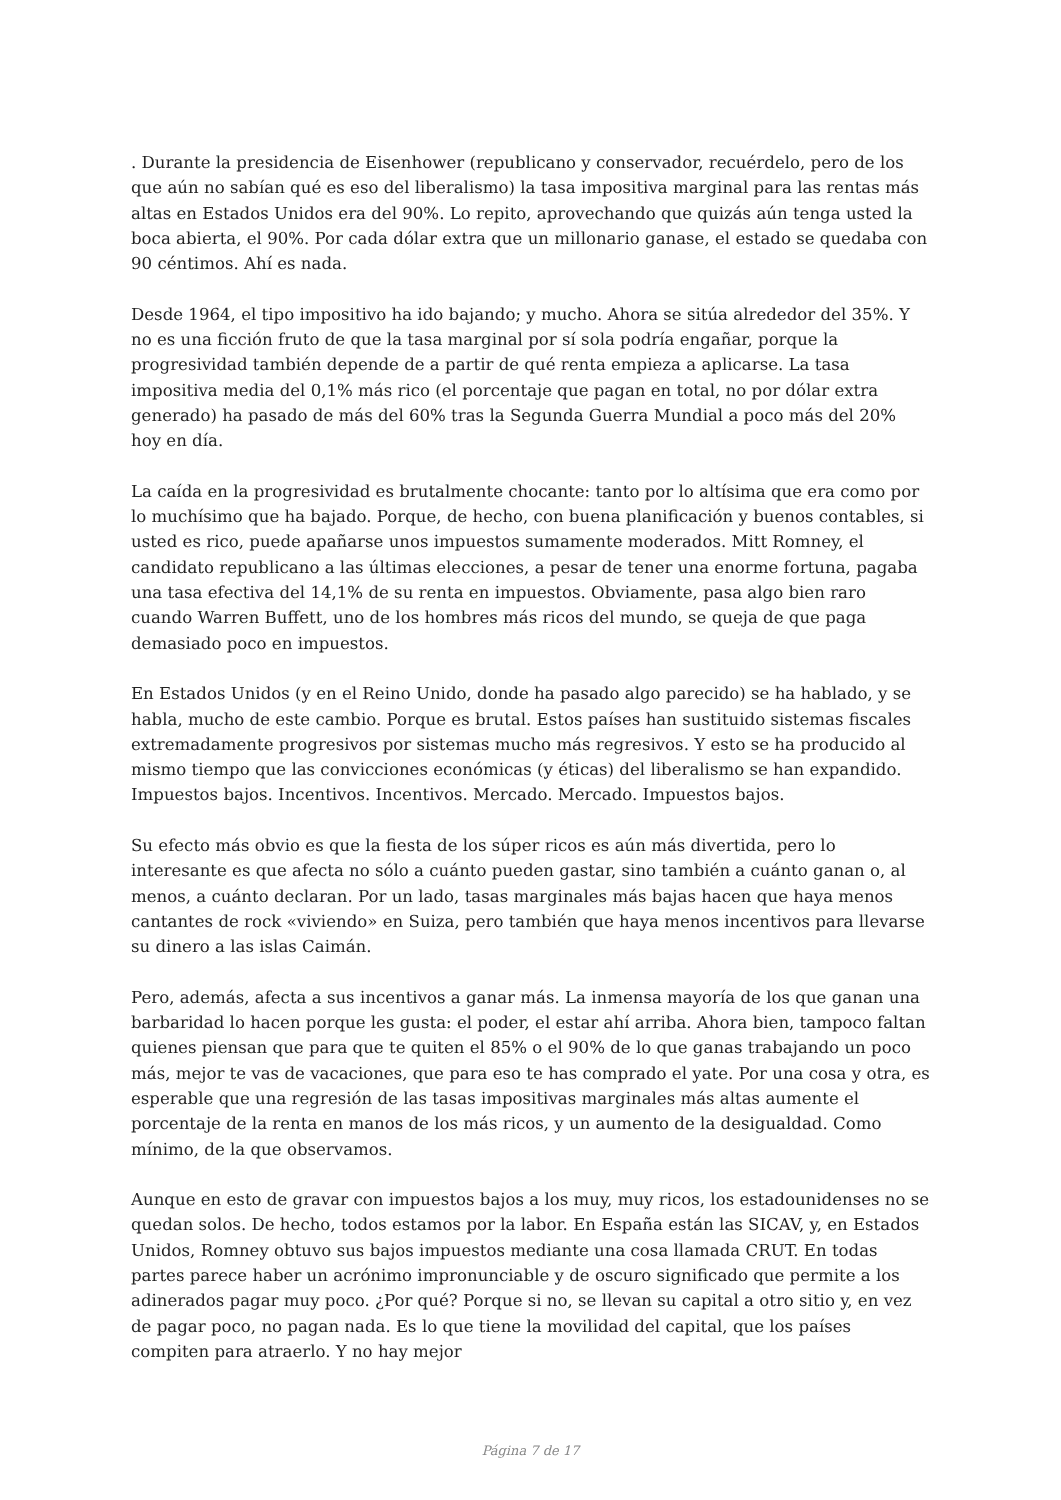. Durante la presidencia de Eisenhower (republicano y conservador, recuérdelo, pero de los que aún no sabían qué es eso del liberalismo) la tasa impositiva marginal para las rentas más altas en Estados Unidos era del 90%. Lo repito, aprovechando que quizás aún tenga usted la boca abierta, el 90%. Por cada dólar extra que un millonario ganase, el estado se quedaba con 90 céntimos. Ahí es nada.
Desde 1964, el tipo impositivo ha ido bajando; y mucho. Ahora se sitúa alrededor del 35%. Y no es una ficción fruto de que la tasa marginal por sí sola podría engañar, porque la progresividad también depende de a partir de qué renta empieza a aplicarse. La tasa impositiva media del 0,1% más rico (el porcentaje que pagan en total, no por dólar extra generado) ha pasado de más del 60% tras la Segunda Guerra Mundial a poco más del 20% hoy en día.
La caída en la progresividad es brutalmente chocante: tanto por lo altísima que era como por lo muchísimo que ha bajado. Porque, de hecho, con buena planificación y buenos contables, si usted es rico, puede apañarse unos impuestos sumamente moderados. Mitt Romney, el candidato republicano a las últimas elecciones, a pesar de tener una enorme fortuna, pagaba una tasa efectiva del 14,1% de su renta en impuestos. Obviamente, pasa algo bien raro cuando Warren Buffett, uno de los hombres más ricos del mundo, se queja de que paga demasiado poco en impuestos.
En Estados Unidos (y en el Reino Unido, donde ha pasado algo parecido) se ha hablado, y se habla, mucho de este cambio. Porque es brutal. Estos países han sustituido sistemas fiscales extremadamente progresivos por sistemas mucho más regresivos. Y esto se ha producido al mismo tiempo que las convicciones económicas (y éticas) del liberalismo se han expandido. Impuestos bajos. Incentivos. Incentivos. Mercado. Mercado. Impuestos bajos.
Su efecto más obvio es que la fiesta de los súper ricos es aún más divertida, pero lo interesante es que afecta no sólo a cuánto pueden gastar, sino también a cuánto ganan o, al menos, a cuánto declaran. Por un lado, tasas marginales más bajas hacen que haya menos cantantes de rock «viviendo» en Suiza, pero también que haya menos incentivos para llevarse su dinero a las islas Caimán.
Pero, además, afecta a sus incentivos a ganar más. La inmensa mayoría de los que ganan una barbaridad lo hacen porque les gusta: el poder, el estar ahí arriba. Ahora bien, tampoco faltan quienes piensan que para que te quiten el 85% o el 90% de lo que ganas trabajando un poco más, mejor te vas de vacaciones, que para eso te has comprado el yate. Por una cosa y otra, es esperable que una regresión de las tasas impositivas marginales más altas aumente el porcentaje de la renta en manos de los más ricos, y un aumento de la desigualdad. Como mínimo, de la que observamos.
Aunque en esto de gravar con impuestos bajos a los muy, muy ricos, los estadounidenses no se quedan solos. De hecho, todos estamos por la labor. En España están las SICAV, y, en Estados Unidos, Romney obtuvo sus bajos impuestos mediante una cosa llamada CRUT. En todas partes parece haber un acrónimo impronunciable y de oscuro significado que permite a los adinerados pagar muy poco. ¿Por qué? Porque si no, se llevan su capital a otro sitio y, en vez de pagar poco, no pagan nada. Es lo que tiene la movilidad del capital, que los países compiten para atraerlo. Y no hay mejor
Página 7 de 17